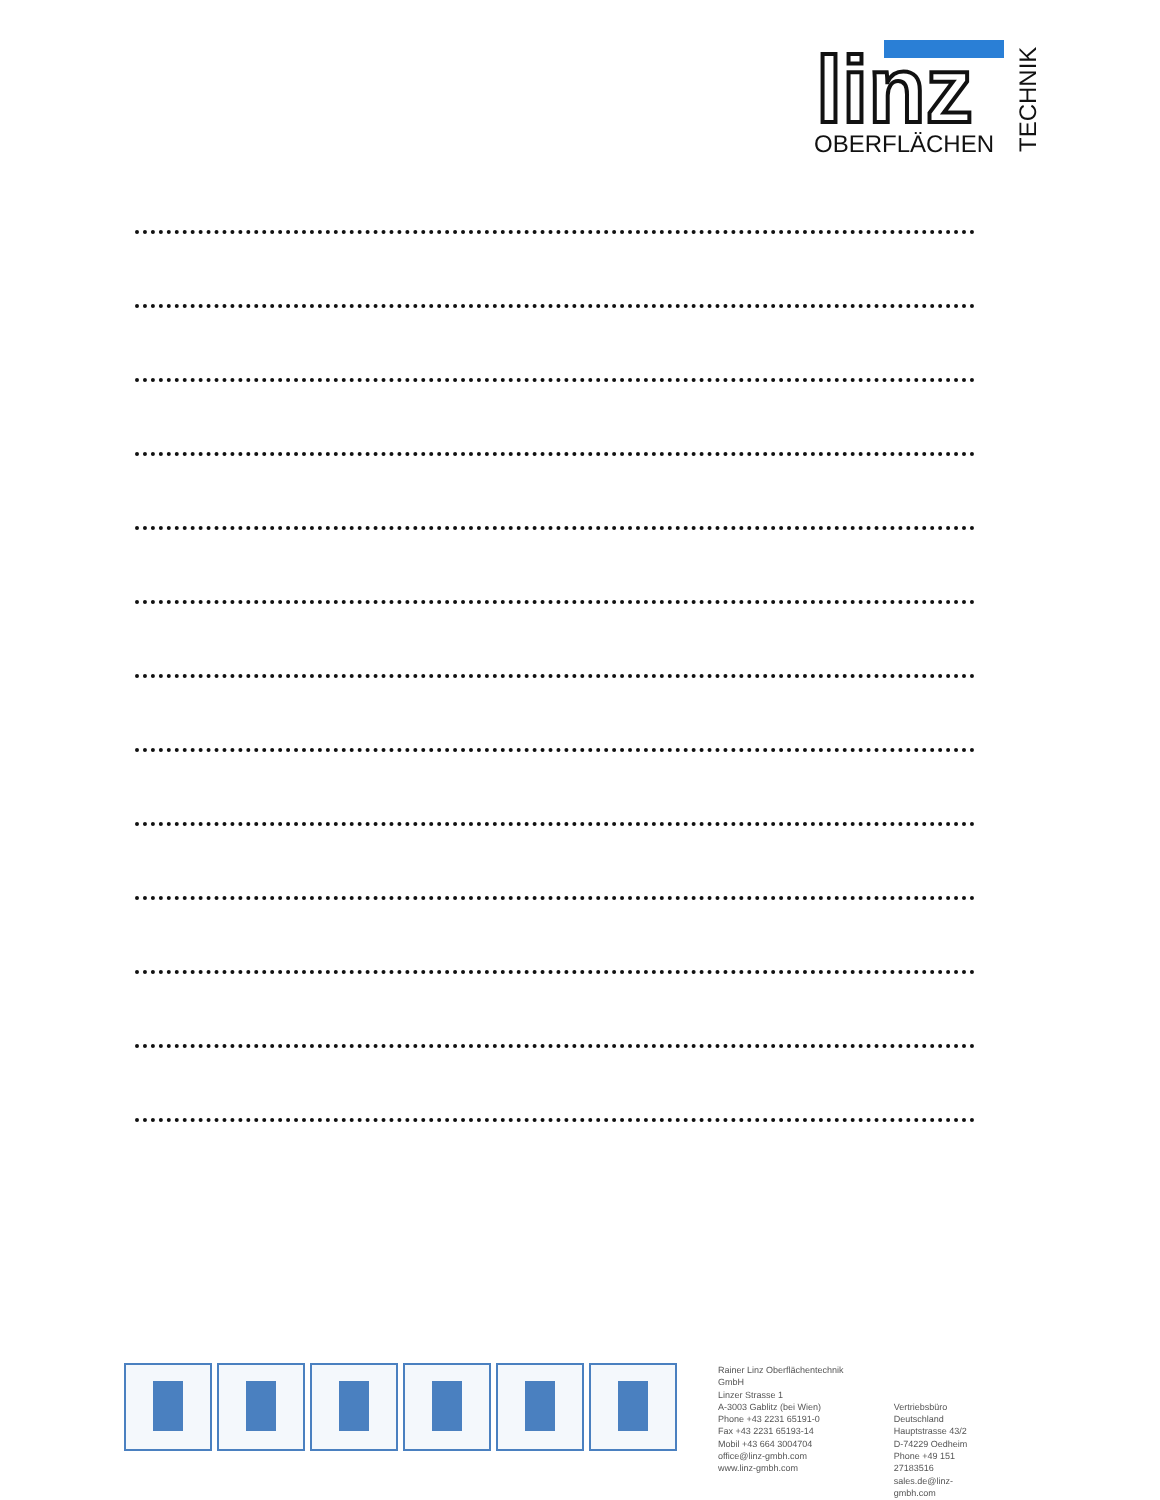linz
OBERFLÄCHEN
TECHNIK
Rainer Linz Oberflächentechnik GmbH
Linzer Strasse 1
A-3003 Gablitz (bei Wien)
Phone +43 2231 65191-0
Fax +43 2231 65193-14
Mobil +43 664 3004704
office@linz-gmbh.com
www.linz-gmbh.com
Vertriebsbüro Deutschland
Hauptstrasse 43/2
D-74229 Oedheim
Phone +49 151 27183516
sales.de@linz-gmbh.com